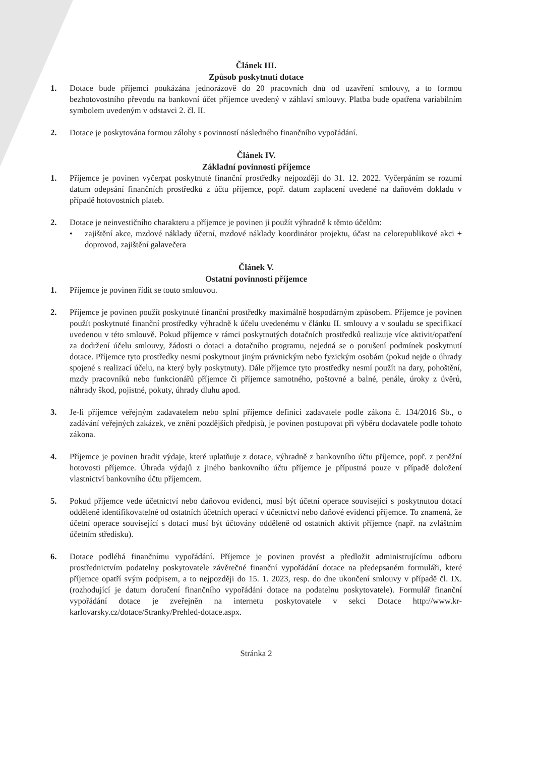Článek III.
Způsob poskytnutí dotace
1. Dotace bude příjemci poukázána jednorázově do 20 pracovních dnů od uzavření smlouvy, a to formou bezhotovostního převodu na bankovní účet příjemce uvedený v záhlaví smlouvy. Platba bude opatřena variabilním symbolem uvedeným v odstavci 2. čl. II.
2. Dotace je poskytována formou zálohy s povinností následného finančního vypořádání.
Článek IV.
Základní povinnosti příjemce
1. Příjemce je povinen vyčerpat poskytnuté finanční prostředky nejpozději do 31. 12. 2022. Vyčerpáním se rozumí datum odepsání finančních prostředků z účtu příjemce, popř. datum zaplacení uvedené na daňovém dokladu v případě hotovostních plateb.
2. Dotace je neinvestičního charakteru a příjemce je povinen ji použít výhradně k těmto účelům:
• zajištění akce, mzdové náklady účetní, mzdové náklady koordinátor projektu, účast na celorepublikové akci + doprovod, zajištění galavečera
Článek V.
Ostatní povinnosti příjemce
1. Příjemce je povinen řídit se touto smlouvou.
2. Příjemce je povinen použít poskytnuté finanční prostředky maximálně hospodárným způsobem. Příjemce je povinen použít poskytnuté finanční prostředky výhradně k účelu uvedenému v článku II. smlouvy a v souladu se specifikací uvedenou v této smlouvě. Pokud příjemce v rámci poskytnutých dotačních prostředků realizuje více aktivit/opatření za dodržení účelu smlouvy, žádosti o dotaci a dotačního programu, nejedná se o porušení podmínek poskytnutí dotace. Příjemce tyto prostředky nesmí poskytnout jiným právnickým nebo fyzickým osobám (pokud nejde o úhrady spojené s realizací účelu, na který byly poskytnuty). Dále příjemce tyto prostředky nesmí použít na dary, pohoštění, mzdy pracovníků nebo funkcionářů příjemce či příjemce samotného, poštovné a balné, penále, úroky z úvěrů, náhrady škod, pojistné, pokuty, úhrady dluhu apod.
3. Je-li příjemce veřejným zadavatelem nebo splní příjemce definici zadavatele podle zákona č. 134/2016 Sb., o zadávání veřejných zakázek, ve znění pozdějších předpisů, je povinen postupovat při výběru dodavatele podle tohoto zákona.
4. Příjemce je povinen hradit výdaje, které uplatňuje z dotace, výhradně z bankovního účtu příjemce, popř. z peněžní hotovosti příjemce. Úhrada výdajů z jiného bankovního účtu příjemce je přípustná pouze v případě doložení vlastnictví bankovního účtu příjemcem.
5. Pokud příjemce vede účetnictví nebo daňovou evidenci, musí být účetní operace související s poskytnutou dotací odděleně identifikovatelné od ostatních účetních operací v účetnictví nebo daňové evidenci příjemce. To znamená, že účetní operace související s dotací musí být účtovány odděleně od ostatních aktivit příjemce (např. na zvláštním účetním středisku).
6. Dotace podléhá finančnímu vypořádání. Příjemce je povinen provést a předložit administrujícímu odboru prostřednictvím podatelny poskytovatele závěrečné finanční vypořádání dotace na předepsaném formuláři, které příjemce opatří svým podpisem, a to nejpozději do 15. 1. 2023, resp. do dne ukončení smlouvy v případě čl. IX. (rozhodující je datum doručení finančního vypořádání dotace na podatelnu poskytovatele). Formulář finanční vypořádání dotace je zveřejněn na internetu poskytovatele v sekci Dotace http://www.kr-karlovarsky.cz/dotace/Stranky/Prehled-dotace.aspx.
Stránka 2